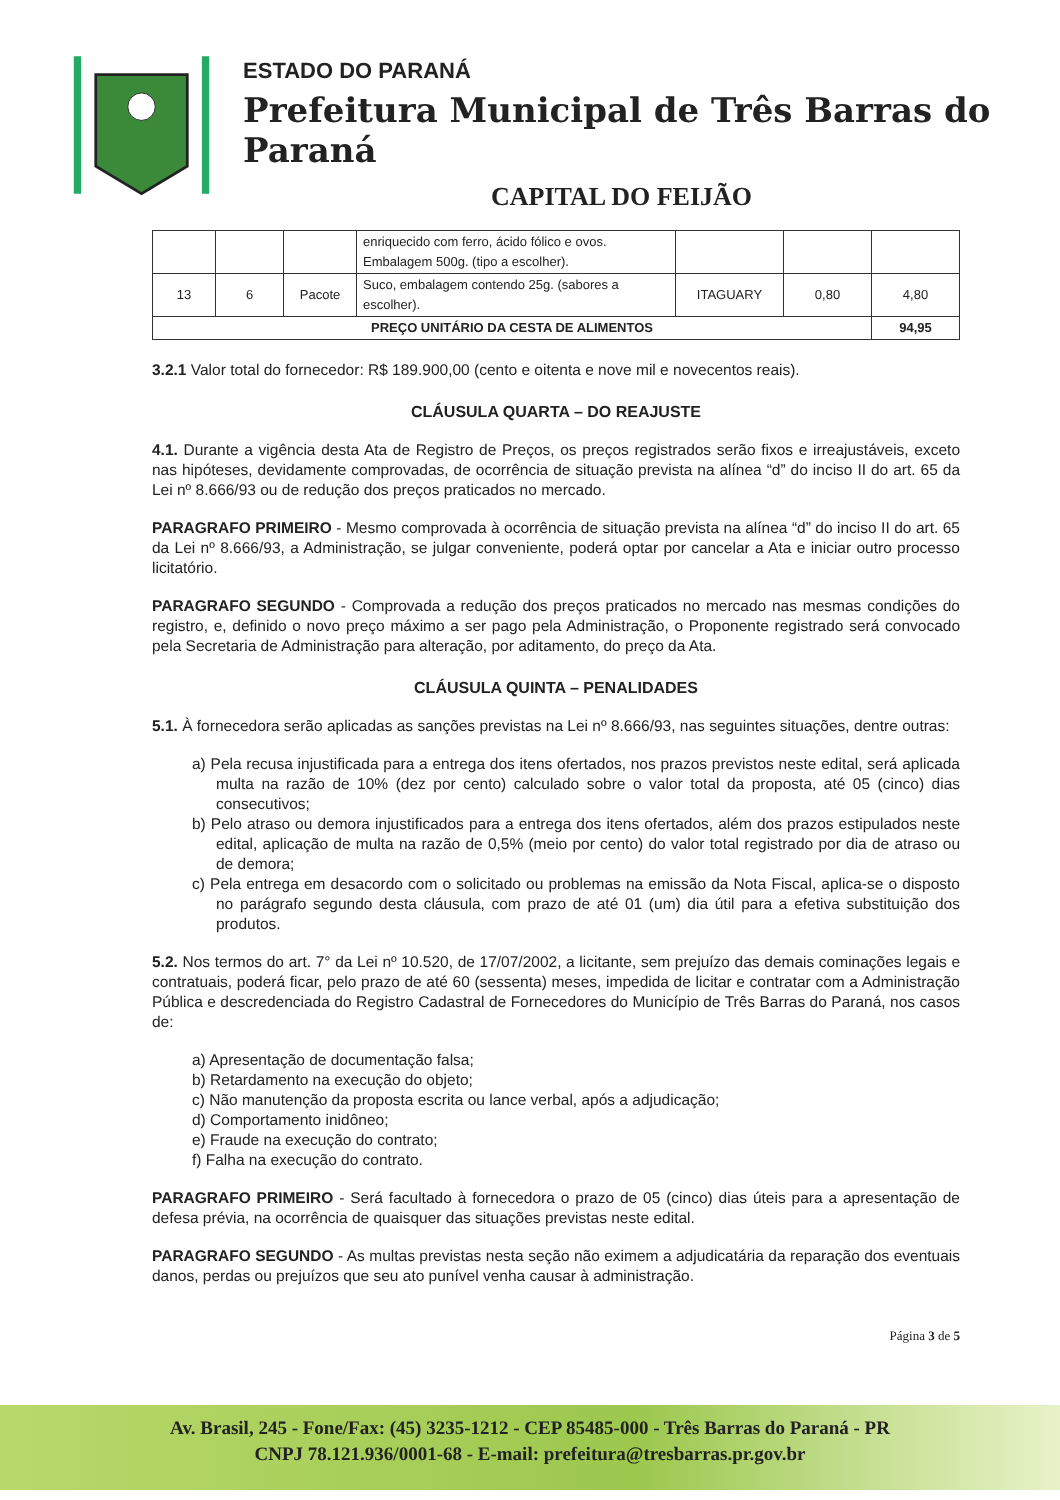ESTADO DO PARANÁ
Prefeitura Municipal de Três Barras do Paraná
CAPITAL DO FEIJÃO
| | | | enriquecido com ferro, ácido fólico e ovos. Embalagem 500g. (tipo a escolher). | | | |
| 13 | 6 | Pacote | Suco, embalagem contendo 25g. (sabores a escolher). | ITAGUARY | 0,80 | 4,80 |
| PREÇO UNITÁRIO DA CESTA DE ALIMENTOS | | | | | | 94,95 |
3.2.1 Valor total do fornecedor: R$ 189.900,00 (cento e oitenta e nove mil e novecentos reais).
CLÁUSULA QUARTA – DO REAJUSTE
4.1. Durante a vigência desta Ata de Registro de Preços, os preços registrados serão fixos e irreajustáveis, exceto nas hipóteses, devidamente comprovadas, de ocorrência de situação prevista na alínea “d” do inciso II do art. 65 da Lei nº 8.666/93 ou de redução dos preços praticados no mercado.
PARAGRAFO PRIMEIRO - Mesmo comprovada à ocorrência de situação prevista na alínea “d” do inciso II do art. 65 da Lei nº 8.666/93, a Administração, se julgar conveniente, poderá optar por cancelar a Ata e iniciar outro processo licitatório.
PARAGRAFO SEGUNDO - Comprovada a redução dos preços praticados no mercado nas mesmas condições do registro, e, definido o novo preço máximo a ser pago pela Administração, o Proponente registrado será convocado pela Secretaria de Administração para alteração, por aditamento, do preço da Ata.
CLÁUSULA QUINTA – PENALIDADES
5.1. À fornecedora serão aplicadas as sanções previstas na Lei nº 8.666/93, nas seguintes situações, dentre outras:
a) Pela recusa injustificada para a entrega dos itens ofertados, nos prazos previstos neste edital, será aplicada multa na razão de 10% (dez por cento) calculado sobre o valor total da proposta, até 05 (cinco) dias consecutivos;
b) Pelo atraso ou demora injustificados para a entrega dos itens ofertados, além dos prazos estipulados neste edital, aplicação de multa na razão de 0,5% (meio por cento) do valor total registrado por dia de atraso ou de demora;
c) Pela entrega em desacordo com o solicitado ou problemas na emissão da Nota Fiscal, aplica-se o disposto no parágrafo segundo desta cláusula, com prazo de até 01 (um) dia útil para a efetiva substituição dos produtos.
5.2. Nos termos do art. 7° da Lei nº 10.520, de 17/07/2002, a licitante, sem prejuízo das demais cominações legais e contratuais, poderá ficar, pelo prazo de até 60 (sessenta) meses, impedida de licitar e contratar com a Administração Pública e descredenciada do Registro Cadastral de Fornecedores do Município de Três Barras do Paraná, nos casos de:
a) Apresentação de documentação falsa;
b) Retardamento na execução do objeto;
c) Não manutenção da proposta escrita ou lance verbal, após a adjudicação;
d) Comportamento inidôneo;
e) Fraude na execução do contrato;
f) Falha na execução do contrato.
PARAGRAFO PRIMEIRO - Será facultado à fornecedora o prazo de 05 (cinco) dias úteis para a apresentação de defesa prévia, na ocorrência de quaisquer das situações previstas neste edital.
PARAGRAFO SEGUNDO - As multas previstas nesta seção não eximem a adjudicatária da reparação dos eventuais danos, perdas ou prejuízos que seu ato punível venha causar à administração.
Página 3 de 5
Av. Brasil, 245 - Fone/Fax: (45) 3235-1212 - CEP 85485-000 - Três Barras do Paraná - PR
CNPJ 78.121.936/0001-68 - E-mail: prefeitura@tresbarras.pr.gov.br